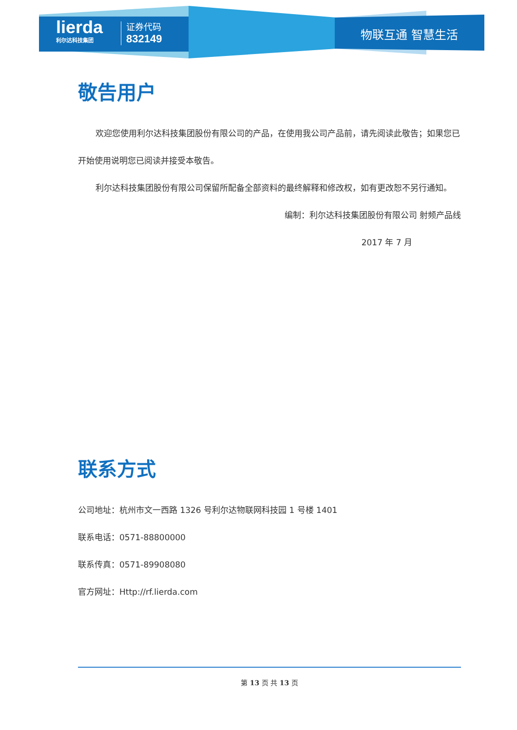lierda
利尔达科技集团
证券代码
832149
物联互通 智慧生活
敬告用户
欢迎您使用利尔达科技集团股份有限公司的产品，在使用我公司产品前，请先阅读此敬告；如果您已开始使用说明您已阅读并接受本敬告。
利尔达科技集团股份有限公司保留所配备全部资料的最终解释和修改权，如有更改恕不另行通知。
编制：利尔达科技集团股份有限公司 射频产品线
2017 年 7 月
联系方式
公司地址：杭州市文一西路 1326 号利尔达物联网科技园 1 号楼 1401
联系电话：0571-88800000
联系传真：0571-89908080
官方网址：Http://rf.lierda.com
第 13 页 共 13 页